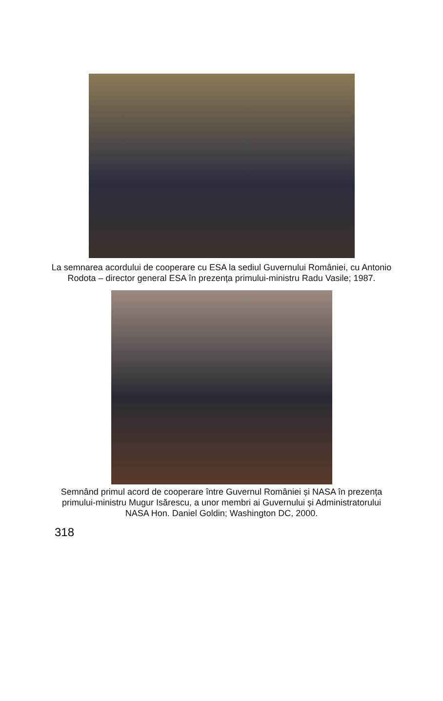La semnarea acordului de cooperare cu ESA la sediul Guvernului României, cu Antonio Rodota – director general ESA în prezența primului-ministru Radu Vasile; 1987.
Semnând primul acord de cooperare între Guvernul României și NASA în prezența primului-ministru Mugur Isărescu, a unor membri ai Guvernului și Administratorului NASA Hon. Daniel Goldin; Washington DC, 2000.
318